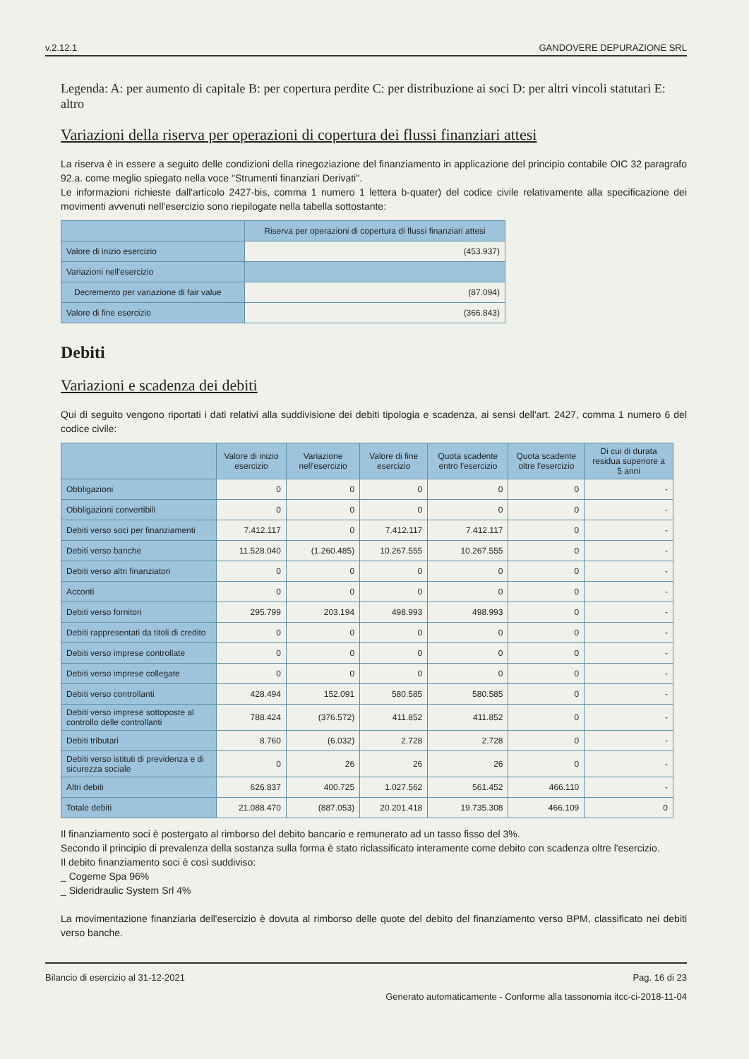v.2.12.1 GANDOVERE DEPURAZIONE SRL
Legenda: A: per aumento di capitale B: per copertura perdite C: per distribuzione ai soci D: per altri vincoli statutari E: altro
Variazioni della riserva per operazioni di copertura dei flussi finanziari attesi
La riserva è in essere a seguito delle condizioni della rinegoziazione del finanziamento in applicazione del principio contabile OIC 32 paragrafo 92.a. come meglio spiegato nella voce "Strumenti finanziari Derivati".
Le informazioni richieste dall'articolo 2427-bis, comma 1 numero 1 lettera b-quater) del codice civile relativamente alla specificazione dei movimenti avvenuti nell'esercizio sono riepilogate nella tabella sottostante:
| | Riserva per operazioni di copertura di flussi finanziari attesi |
| --- | --- |
| Valore di inizio esercizio | (453.937) |
| Variazioni nell'esercizio | |
| Decremento per variazione di fair value | (87.094) |
| Valore di fine esercizio | (366.843) |
Debiti
Variazioni e scadenza dei debiti
Qui di seguito vengono riportati i dati relativi alla suddivisione dei debiti tipologia e scadenza, ai sensi dell'art. 2427, comma 1 numero 6 del codice civile:
| | Valore di inizio esercizio | Variazione nell'esercizio | Valore di fine esercizio | Quota scadente entro l'esercizio | Quota scadente oltre l'esercizio | Di cui di durata residua superiore a 5 anni |
| --- | --- | --- | --- | --- | --- | --- |
| Obbligazioni | 0 | 0 | 0 | 0 | 0 | - |
| Obbligazioni convertibili | 0 | 0 | 0 | 0 | 0 | - |
| Debiti verso soci per finanziamenti | 7.412.117 | 0 | 7.412.117 | 7.412.117 | 0 | - |
| Debiti verso banche | 11.528.040 | (1.260.485) | 10.267.555 | 10.267.555 | 0 | - |
| Debiti verso altri finanziatori | 0 | 0 | 0 | 0 | 0 | - |
| Acconti | 0 | 0 | 0 | 0 | 0 | - |
| Debiti verso fornitori | 295.799 | 203.194 | 498.993 | 498.993 | 0 | - |
| Debiti rappresentati da titoli di credito | 0 | 0 | 0 | 0 | 0 | - |
| Debiti verso imprese controllate | 0 | 0 | 0 | 0 | 0 | - |
| Debiti verso imprese collegate | 0 | 0 | 0 | 0 | 0 | - |
| Debiti verso controllanti | 428.494 | 152.091 | 580.585 | 580.585 | 0 | - |
| Debiti verso imprese sottoposte al controllo delle controllanti | 788.424 | (376.572) | 411.852 | 411.852 | 0 | - |
| Debiti tributari | 8.760 | (6.032) | 2.728 | 2.728 | 0 | - |
| Debiti verso istituti di previdenza e di sicurezza sociale | 0 | 26 | 26 | 26 | 0 | - |
| Altri debiti | 626.837 | 400.725 | 1.027.562 | 561.452 | 466.110 | - |
| Totale debiti | 21.088.470 | (887.053) | 20.201.418 | 19.735.308 | 466.109 | 0 |
Il finanziamento soci è postergato al rimborso del debito bancario e remunerato ad un tasso fisso del 3%.
Secondo il principio di prevalenza della sostanza sulla forma è stato riclassificato interamente come debito con scadenza oltre l'esercizio.
Il debito finanziamento soci è così suddiviso:
_ Cogeme Spa 96%
_ Sideridraulic System Srl 4%
La movimentazione finanziaria dell'esercizio è dovuta al rimborso delle quote del debito del finanziamento verso BPM, classificato nei debiti verso banche.
Bilancio di esercizio al 31-12-2021 Pag. 16 di 23
Generato automaticamente - Conforme alla tassonomia itcc-ci-2018-11-04